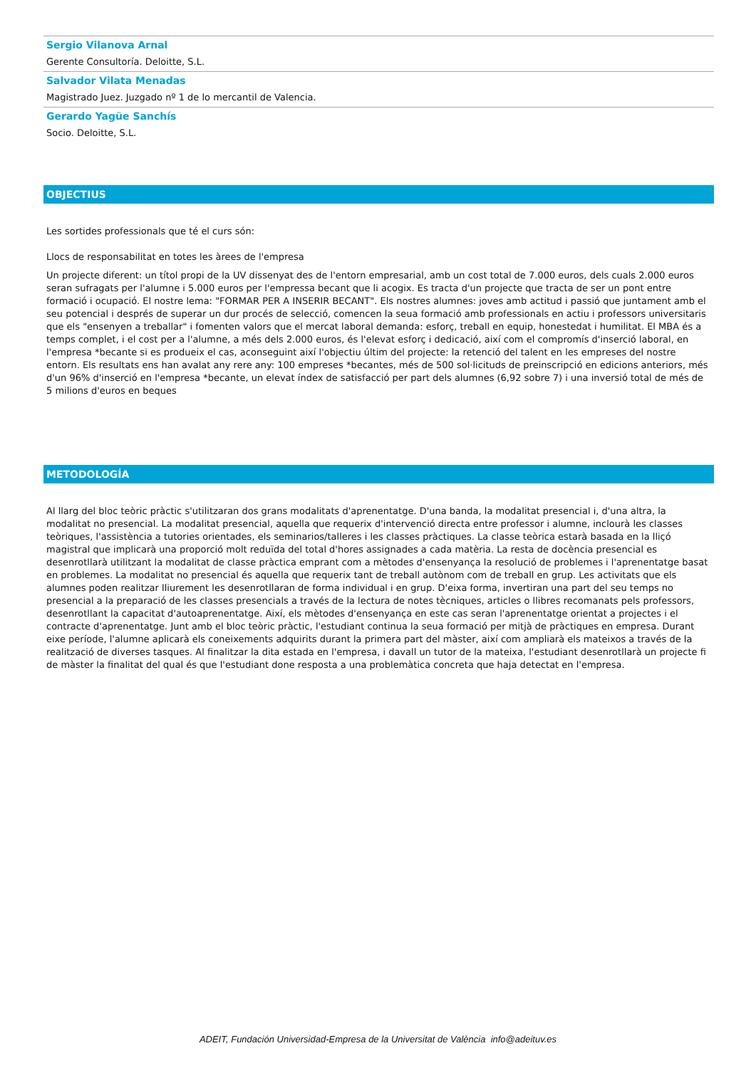Sergio Vilanova Arnal
Gerente Consultoría. Deloitte, S.L.
Salvador Vilata Menadas
Magistrado Juez. Juzgado nº 1 de lo mercantil de Valencia.
Gerardo Yagüe Sanchís
Socio. Deloitte, S.L.
OBJECTIUS
Les sortides professionals que té el curs són:
Llocs de responsabilitat en totes les àrees de l'empresa
Un projecte diferent: un títol propi de la UV dissenyat des de l'entorn empresarial, amb un cost total de 7.000 euros, dels cuals 2.000 euros seran sufragats per l'alumne i 5.000 euros per l'empressa becant que li acogix. Es tracta d'un projecte que tracta de ser un pont entre formació i ocupació. El nostre lema: "FORMAR PER A INSERIR BECANT". Els nostres alumnes: joves amb actitud i passió que juntament amb el seu potencial i després de superar un dur procés de selecció, comencen la seua formació amb professionals en actiu i professors universitaris que els "ensenyen a treballar" i fomenten valors que el mercat laboral demanda: esforç, treball en equip, honestedat i humilitat. El MBA és a temps complet, i el cost per a l'alumne, a més dels 2.000 euros, és l'elevat esforç i dedicació, així com el compromís d'inserció laboral, en l'empresa *becante si es produeix el cas, aconseguint així l'objectiu últim del projecte: la retenció del talent en les empreses del nostre entorn. Els resultats ens han avalat any rere any: 100 empreses *becantes, més de 500 sol·licituds de preinscripció en edicions anteriors, més d'un 96% d'inserció en l'empresa *becante, un elevat índex de satisfacció per part dels alumnes (6,92 sobre 7) i una inversió total de més de 5 milions d'euros en beques
METODOLOGÍA
Al llarg del bloc teòric pràctic s'utilitzaran dos grans modalitats d'aprenentatge. D'una banda, la modalitat presencial i, d'una altra, la modalitat no presencial. La modalitat presencial, aquella que requerix d'intervenció directa entre professor i alumne, inclourà les classes teòriques, l'assistència a tutories orientades, els seminarios/talleres i les classes pràctiques. La classe teòrica estarà basada en la lliçó magistral que implicarà una proporció molt reduïda del total d'hores assignades a cada matèria. La resta de docència presencial es desenrotllarà utilitzant la modalitat de classe pràctica emprant com a mètodes d'ensenyança la resolució de problemes i l'aprenentatge basat en problemes. La modalitat no presencial és aquella que requerix tant de treball autònom com de treball en grup. Les activitats que els alumnes poden realitzar lliurement les desenrotllaran de forma individual i en grup. D'eixa forma, invertiran una part del seu temps no presencial a la preparació de les classes presencials a través de la lectura de notes tècniques, articles o llibres recomanats pels professors, desenrotllant la capacitat d'autoaprenentatge. Així, els mètodes d'ensenyança en este cas seran l'aprenentatge orientat a projectes i el contracte d'aprenentatge. Junt amb el bloc teòric pràctic, l'estudiant continua la seua formació per mitjà de pràctiques en empresa. Durant eixe període, l'alumne aplicarà els coneixements adquirits durant la primera part del màster, així com ampliarà els mateixos a través de la realització de diverses tasques. Al finalitzar la dita estada en l'empresa, i davall un tutor de la mateixa, l'estudiant desenrotllarà un projecte fi de màster la finalitat del qual és que l'estudiant done resposta a una problemàtica concreta que haja detectat en l'empresa.
ADEIT, Fundación Universidad-Empresa de la Universitat de València info@adeituv.es